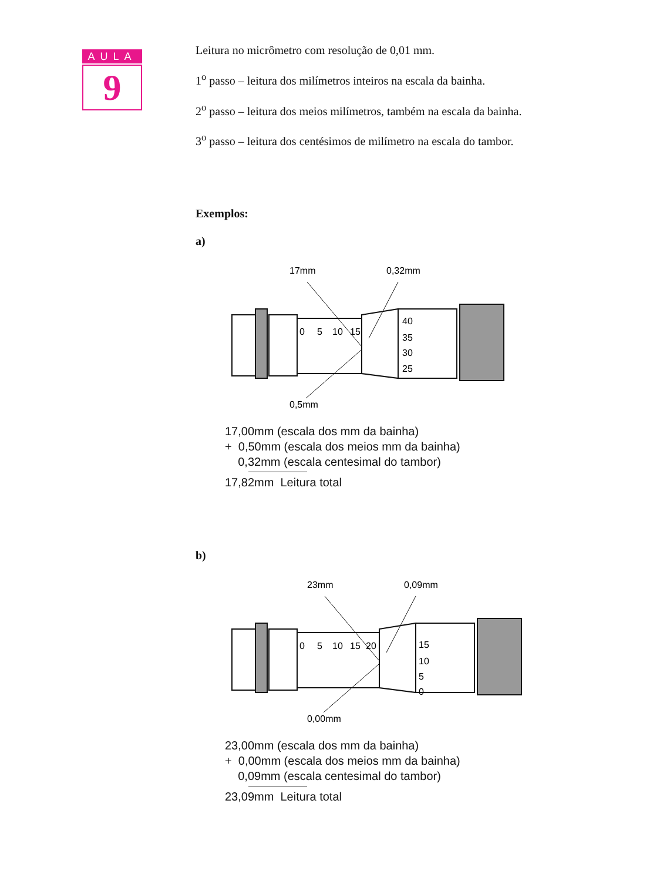AULA
9
Leitura no micrômetro com resolução de 0,01 mm.
1<sup>o</sup> passo – leitura dos milímetros inteiros na escala da bainha.
2<sup>o</sup> passo – leitura dos meios milímetros, também na escala da bainha.
3<sup>o</sup> passo – leitura dos centésimos de milímetro na escala do tambor.
Exemplos:
a)
17mm
0,32mm
0
5
10
15
40
35
30
25
0,5mm
17,00mm (escala dos mm da bainha)
+ 0,50mm (escala dos meios mm da bainha)
0,32mm (escala centesimal do tambor)
17,82mm Leitura total
b)
23mm
0,09mm
0
5
10
15
20
15
10
5
0
0,00mm
23,00mm (escala dos mm da bainha)
+ 0,00mm (escala dos meios mm da bainha)
0,09mm (escala centesimal do tambor)
23,09mm Leitura total